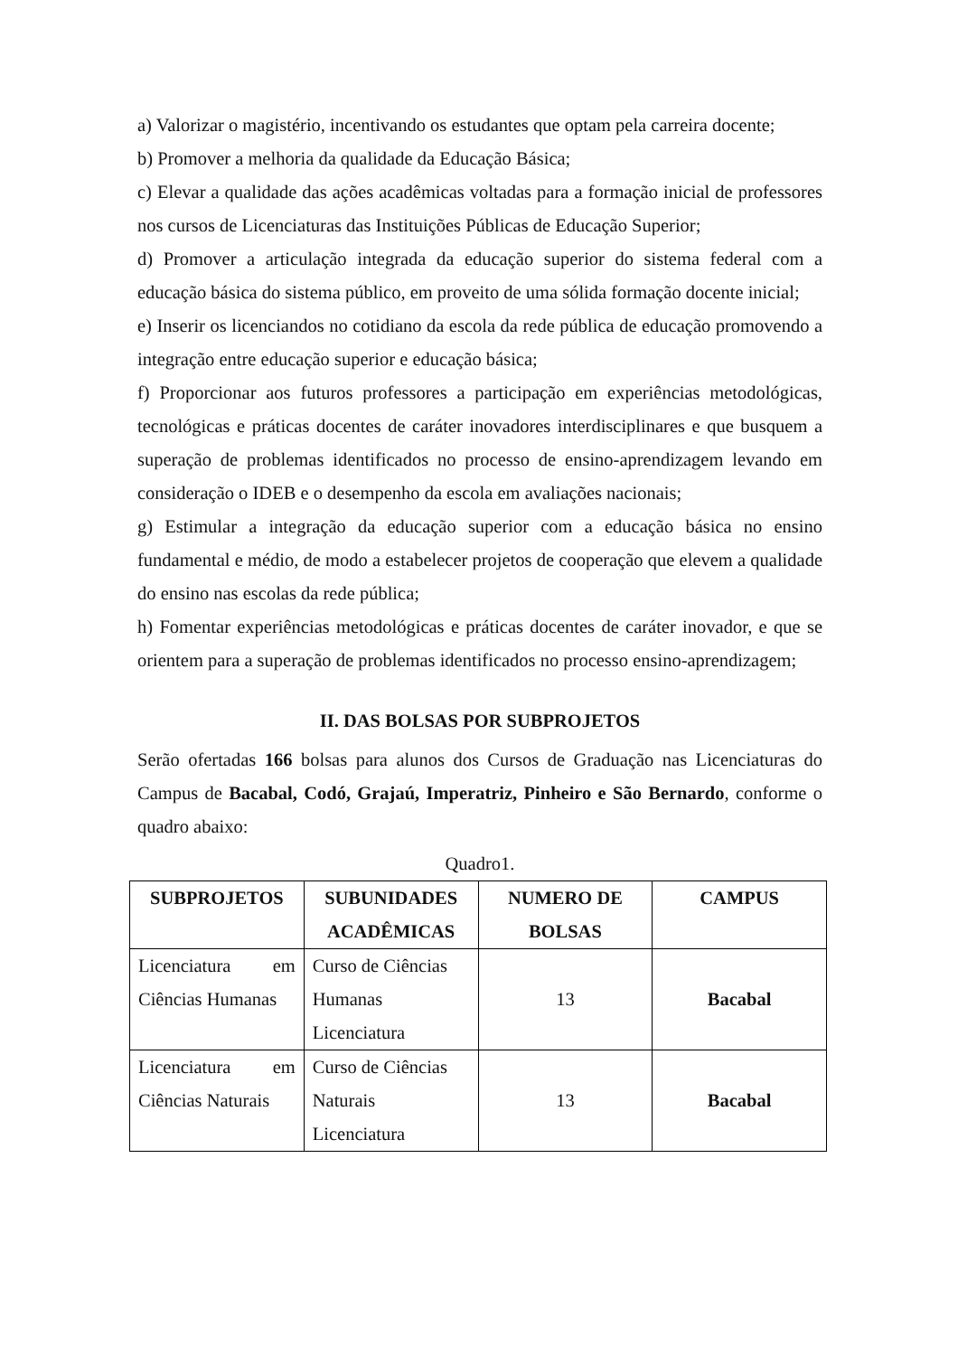a) Valorizar o magistério, incentivando os estudantes que optam pela carreira docente;
b) Promover a melhoria da qualidade da Educação Básica;
c) Elevar a qualidade das ações acadêmicas voltadas para a formação inicial de professores nos cursos de Licenciaturas das Instituições Públicas de Educação Superior;
d) Promover a articulação integrada da educação superior do sistema federal com a educação básica do sistema público, em proveito de uma sólida formação docente inicial;
e) Inserir os licenciandos no cotidiano da escola da rede pública de educação promovendo a integração entre educação superior e educação básica;
f) Proporcionar aos futuros professores a participação em experiências metodológicas, tecnológicas e práticas docentes de caráter inovadores interdisciplinares e que busquem a superação de problemas identificados no processo de ensino-aprendizagem levando em consideração o IDEB e o desempenho da escola em avaliações nacionais;
g) Estimular a integração da educação superior com a educação básica no ensino fundamental e médio, de modo a estabelecer projetos de cooperação que elevem a qualidade do ensino nas escolas da rede pública;
h) Fomentar experiências metodológicas e práticas docentes de caráter inovador, e que se orientem para a superação de problemas identificados no processo ensino-aprendizagem;
II. DAS BOLSAS POR SUBPROJETOS
Serão ofertadas 166 bolsas para alunos dos Cursos de Graduação nas Licenciaturas do Campus de Bacabal, Codó, Grajaú, Imperatriz, Pinheiro e São Bernardo, conforme o quadro abaixo:
Quadro1.
| SUBPROJETOS | SUBUNIDADES ACADÊMICAS | NUMERO DE BOLSAS | CAMPUS |
| --- | --- | --- | --- |
| Licenciatura em Ciências Humanas | Curso de Ciências Humanas Licenciatura | 13 | Bacabal |
| Licenciatura em Ciências Naturais | Curso de Ciências Naturais Licenciatura | 13 | Bacabal |